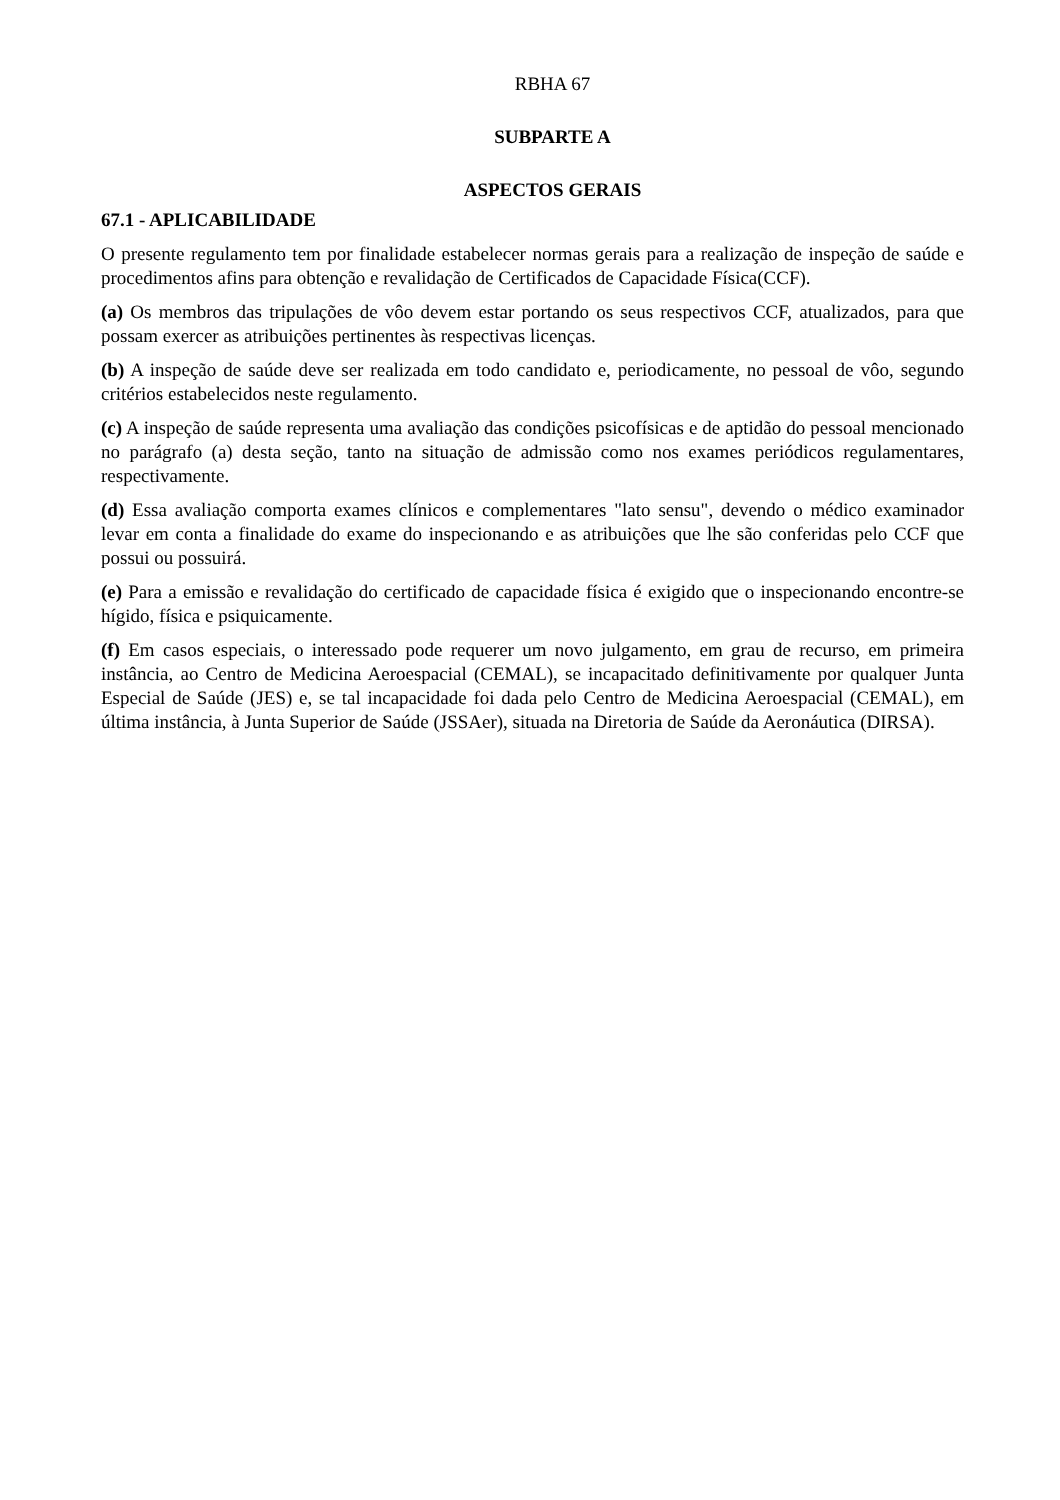RBHA 67
SUBPARTE A
ASPECTOS GERAIS
67.1 - APLICABILIDADE
O presente regulamento tem por finalidade estabelecer normas gerais para a realização de inspeção de saúde e procedimentos afins para obtenção e revalidação de Certificados de Capacidade Física(CCF).
(a) Os membros das tripulações de vôo devem estar portando os seus respectivos CCF, atualizados, para que possam exercer as atribuições pertinentes às respectivas licenças.
(b) A inspeção de saúde deve ser realizada em todo candidato e, periodicamente, no pessoal de vôo, segundo critérios estabelecidos neste regulamento.
(c) A inspeção de saúde representa uma avaliação das condições psicofísicas e de aptidão do pessoal mencionado no parágrafo (a) desta seção, tanto na situação de admissão como nos exames periódicos regulamentares, respectivamente.
(d) Essa avaliação comporta exames clínicos e complementares "lato sensu", devendo o médico examinador levar em conta a finalidade do exame do inspecionando e as atribuições que lhe são conferidas pelo CCF que possui ou possuirá.
(e) Para a emissão e revalidação do certificado de capacidade física é exigido que o inspecionando encontre-se hígido, física e psiquicamente.
(f) Em casos especiais, o interessado pode requerer um novo julgamento, em grau de recurso, em primeira instância, ao Centro de Medicina Aeroespacial (CEMAL), se incapacitado definitivamente por qualquer Junta Especial de Saúde (JES) e, se tal incapacidade foi dada pelo Centro de Medicina Aeroespacial (CEMAL), em última instância, à Junta Superior de Saúde (JSSAer), situada na Diretoria de Saúde da Aeronáutica (DIRSA).